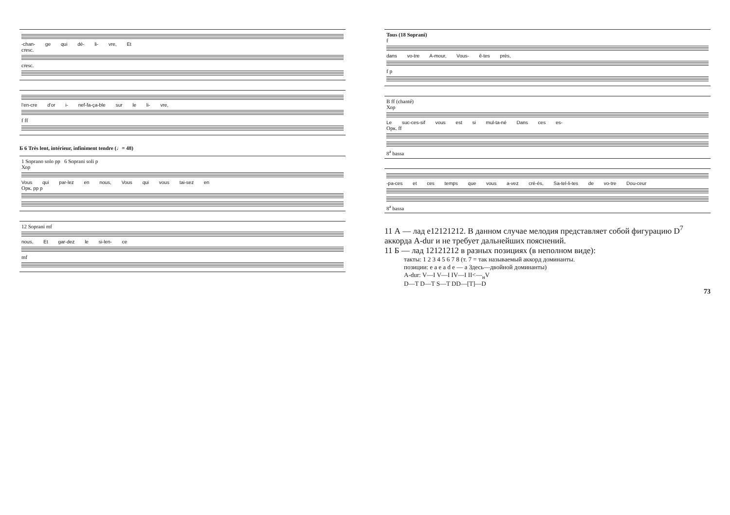-chan- ge qui dé- li- vre, Et
cresc.
cresc.
l'en-cre d'or i- nef-fa-ça-ble sur le li- vre,
f ff
Б 6 Très lent, intérieur, infiniment tendre (♩= 48)
1 Soprano solo pp 6 Soprani soli p
Хор
Vous qui par-lez en nous, Vous qui vous tai-sez en
Орк. pp p
12 Soprani mf
nous, Et gar-dez le si-len- ce
mf
Tous (18 Soprani)
f
dans vo-tre A-mour, Vous- ê-tes près,
f p
В ff (chanté)
Хор
Le suc-ces-sif vous est si mul-ta-né Dans ces es-
Орк. ff
8<sup>a</sup> bassa
-pa-ces et ces temps que vous a-vez cré-és, Sa-tel-li-tes de vo-tre Dou-ceur
8<sup>a</sup> bassa
11 А — лад e12121212. В данном случае мелодия представляет собой фигурацию D<sup>7</sup> аккорда A-dur и не требует дальнейших пояснений.
11 Б — лад 12121212 в разных позициях (в неполном виде):
такты: 1 2 3 4 5 6 7 8 (т. 7 = так называемый аккорд доминанты.
позиции: e a e a d e — a Здесь—двойной доминанты)
A-dur: V—I V—I IV—I II<—<sub>н</sub>V
D—T D—T S—T DD—[T]—D
73